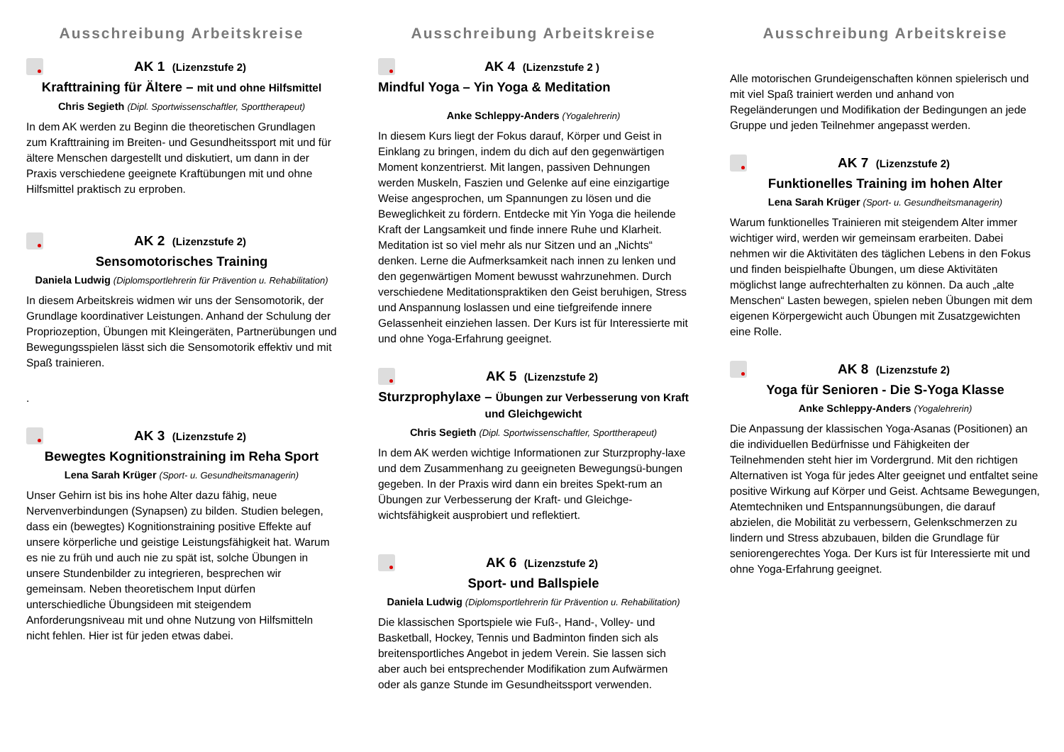Ausschreibung Arbeitskreise
AK 1 (Lizenzstufe 2)
Krafttraining für Ältere – mit und ohne Hilfsmittel
Chris Segieth (Dipl. Sportwissenschaftler, Sporttherapeut)
In dem AK werden zu Beginn die theoretischen Grundlagen zum Krafttraining im Breiten- und Gesundheitssport mit und für ältere Menschen dargestellt und diskutiert, um dann in der Praxis verschiedene geeignete Kraftübungen mit und ohne Hilfsmittel praktisch zu erproben.
AK 2 (Lizenzstufe 2)
Sensomotorisches Training
Daniela Ludwig (Diplomsportlehrerin für Prävention u. Rehabilitation)
In diesem Arbeitskreis widmen wir uns der Sensomotorik, der Grundlage koordinativer Leistungen. Anhand der Schulung der Propriozeption, Übungen mit Kleingeräten, Partnerübungen und Bewegungsspielen lässt sich die Sensomotorik effektiv und mit Spaß trainieren.
.
AK 3 (Lizenzstufe 2)
Bewegtes Kognitionstraining im Reha Sport
Lena Sarah Krüger (Sport- u. Gesundheitsmanagerin)
Unser Gehirn ist bis ins hohe Alter dazu fähig, neue Nervenverbindungen (Synapsen) zu bilden. Studien belegen, dass ein (bewegtes) Kognitionstraining positive Effekte auf unsere körperliche und geistige Leistungsfähigkeit hat. Warum es nie zu früh und auch nie zu spät ist, solche Übungen in unsere Stundenbilder zu integrieren, besprechen wir gemeinsam. Neben theoretischem Input dürfen unterschiedliche Übungsideen mit steigendem Anforderungsniveau mit und ohne Nutzung von Hilfsmitteln nicht fehlen. Hier ist für jeden etwas dabei.
Ausschreibung Arbeitskreise
AK 4 (Lizenzstufe 2 )
Mindful Yoga – Yin Yoga & Meditation
Anke Schleppy-Anders (Yogalehrerin)
In diesem Kurs liegt der Fokus darauf, Körper und Geist in Einklang zu bringen, indem du dich auf den gegenwärtigen Moment konzentrierst. Mit langen, passiven Dehnungen werden Muskeln, Faszien und Gelenke auf eine einzigartige Weise angesprochen, um Spannungen zu lösen und die Beweglichkeit zu fördern. Entdecke mit Yin Yoga die heilende Kraft der Langsamkeit und finde innere Ruhe und Klarheit. Meditation ist so viel mehr als nur Sitzen und an „Nichts“ denken. Lerne die Aufmerksamkeit nach innen zu lenken und den gegenwärtigen Moment bewusst wahrzunehmen. Durch verschiedene Meditationspraktiken den Geist beruhigen, Stress und Anspannung loslassen und eine tiefgreifende innere Gelassenheit einziehen lassen. Der Kurs ist für Interessierte mit und ohne Yoga-Erfahrung geeignet.
AK 5 (Lizenzstufe 2)
Sturzprophylaxe – Übungen zur Verbesserung von Kraft und Gleichgewicht
Chris Segieth (Dipl. Sportwissenschaftler, Sporttherapeut)
In dem AK werden wichtige Informationen zur Sturzprophy-laxe und dem Zusammenhang zu geeigneten Bewegungsü-bungen gegeben. In der Praxis wird dann ein breites Spekt-rum an Übungen zur Verbesserung der Kraft- und Gleichge-wichtsfähigkeit ausprobiert und reflektiert.
AK 6 (Lizenzstufe 2)
Sport- und Ballspiele
Daniela Ludwig (Diplomsportlehrerin für Prävention u. Rehabilitation)
Die klassischen Sportspiele wie Fuß-, Hand-, Volley- und Basketball, Hockey, Tennis und Badminton finden sich als breitensportliches Angebot in jedem Verein. Sie lassen sich aber auch bei entsprechender Modifikation zum Aufwärmen oder als ganze Stunde im Gesundheitssport verwenden.
Ausschreibung Arbeitskreise
Alle motorischen Grundeigenschaften können spielerisch und mit viel Spaß trainiert werden und anhand von Regeländerungen und Modifikation der Bedingungen an jede Gruppe und jeden Teilnehmer angepasst werden.
AK 7 (Lizenzstufe 2)
Funktionelles Training im hohen Alter
Lena Sarah Krüger (Sport- u. Gesundheitsmanagerin)
Warum funktionelles Trainieren mit steigendem Alter immer wichtiger wird, werden wir gemeinsam erarbeiten. Dabei nehmen wir die Aktivitäten des täglichen Lebens in den Fokus und finden beispielhafte Übungen, um diese Aktivitäten möglichst lange aufrechterhalten zu können. Da auch „alte Menschen“ Lasten bewegen, spielen neben Übungen mit dem eigenen Körpergewicht auch Übungen mit Zusatzgewichten eine Rolle.
AK 8 (Lizenzstufe 2)
Yoga für Senioren - Die S-Yoga Klasse
Anke Schleppy-Anders (Yogalehrerin)
Die Anpassung der klassischen Yoga-Asanas (Positionen) an die individuellen Bedürfnisse und Fähigkeiten der Teilnehmenden steht hier im Vordergrund. Mit den richtigen Alternativen ist Yoga für jedes Alter geeignet und entfaltet seine positive Wirkung auf Körper und Geist. Achtsame Bewegungen, Atemtechniken und Entspannungsübungen, die darauf abzielen, die Mobilität zu verbessern, Gelenkschmerzen zu lindern und Stress abzubauen, bilden die Grundlage für seniorengerechtes Yoga. Der Kurs ist für Interessierte mit und ohne Yoga-Erfahrung geeignet.